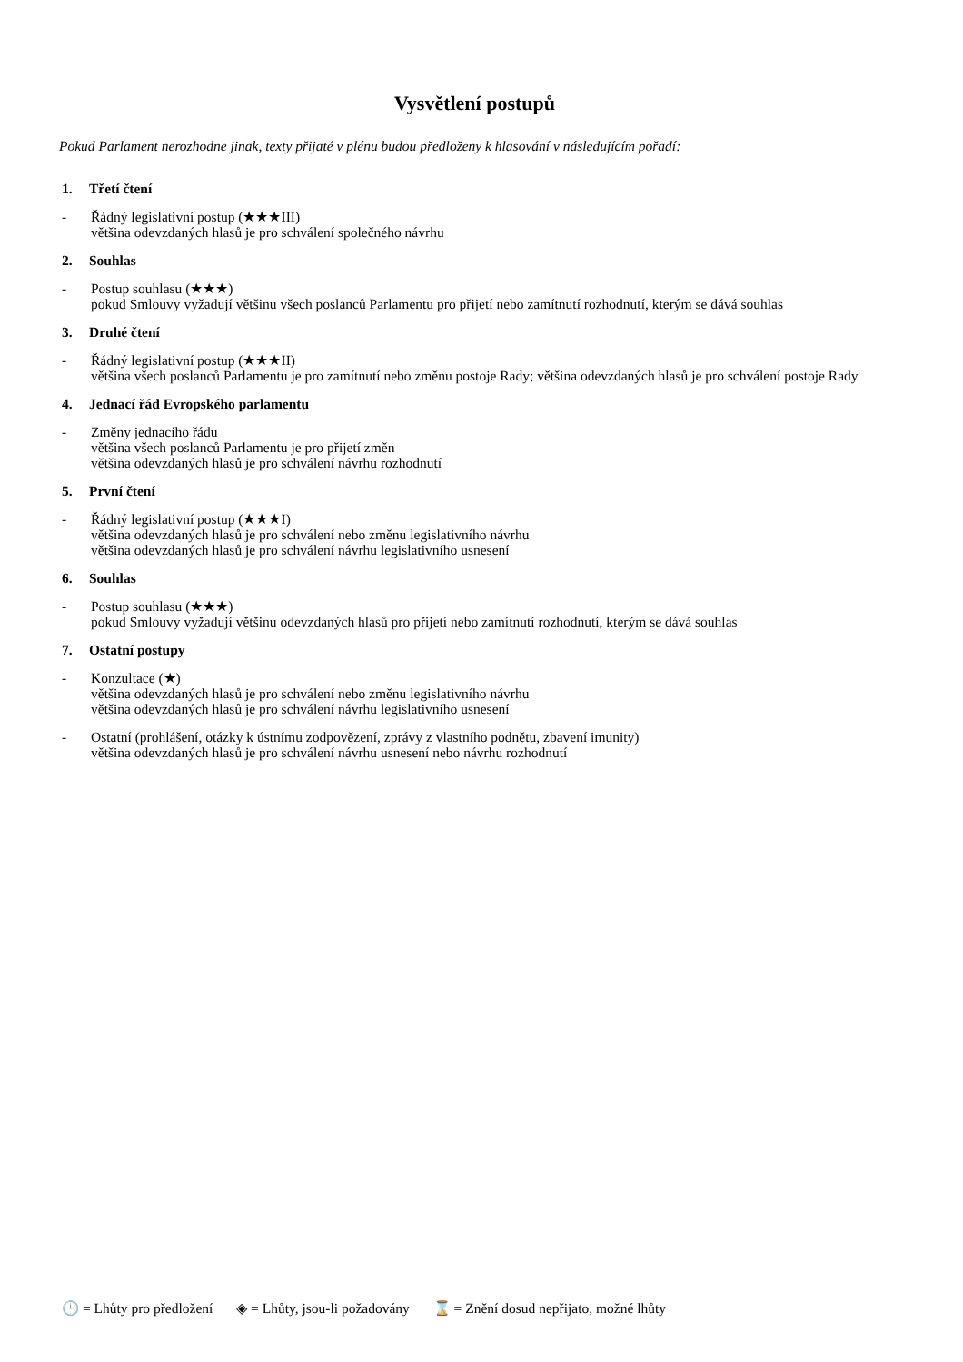Vysvětlení postupů
Pokud Parlament nerozhodne jinak, texty přijaté v plénu budou předloženy k hlasování v následujícím pořadí:
1. Třetí čtení
- Řádný legislativní postup (★★★III)
většina odevzdaných hlasů je pro schválení společného návrhu
2. Souhlas
- Postup souhlasu (★★★)
pokud Smlouvy vyžadují většinu všech poslanců Parlamentu pro přijetí nebo zamítnutí rozhodnutí, kterým se dává souhlas
3. Druhé čtení
- Řádný legislativní postup (★★★II)
většina všech poslanců Parlamentu je pro zamítnutí nebo změnu postoje Rady; většina odevzdaných hlasů je pro schválení postoje Rady
4. Jednací řád Evropského parlamentu
- Změny jednacího řádu
většina všech poslanců Parlamentu je pro přijetí změn
většina odevzdaných hlasů je pro schválení návrhu rozhodnutí
5. První čtení
- Řádný legislativní postup (★★★I)
většina odevzdaných hlasů je pro schválení nebo změnu legislativního návrhu
většina odevzdaných hlasů je pro schválení návrhu legislativního usnesení
6. Souhlas
- Postup souhlasu (★★★)
pokud Smlouvy vyžadují většinu odevzdaných hlasů pro přijetí nebo zamítnutí rozhodnutí, kterým se dává souhlas
7. Ostatní postupy
- Konzultace (★)
většina odevzdaných hlasů je pro schválení nebo změnu legislativního návrhu
většina odevzdaných hlasů je pro schválení návrhu legislativního usnesení
- Ostatní (prohlášení, otázky k ústnímu zodpovězení, zprávy z vlastního podnětu, zbavení imunity)
většina odevzdaných hlasů je pro schválení návrhu usnesení nebo návrhu rozhodnutí
🕒 = Lhůty pro předložení ◈ = Lhůty, jsou-li požadovány ⌛ = Znění dosud nepřijato, možné lhůty